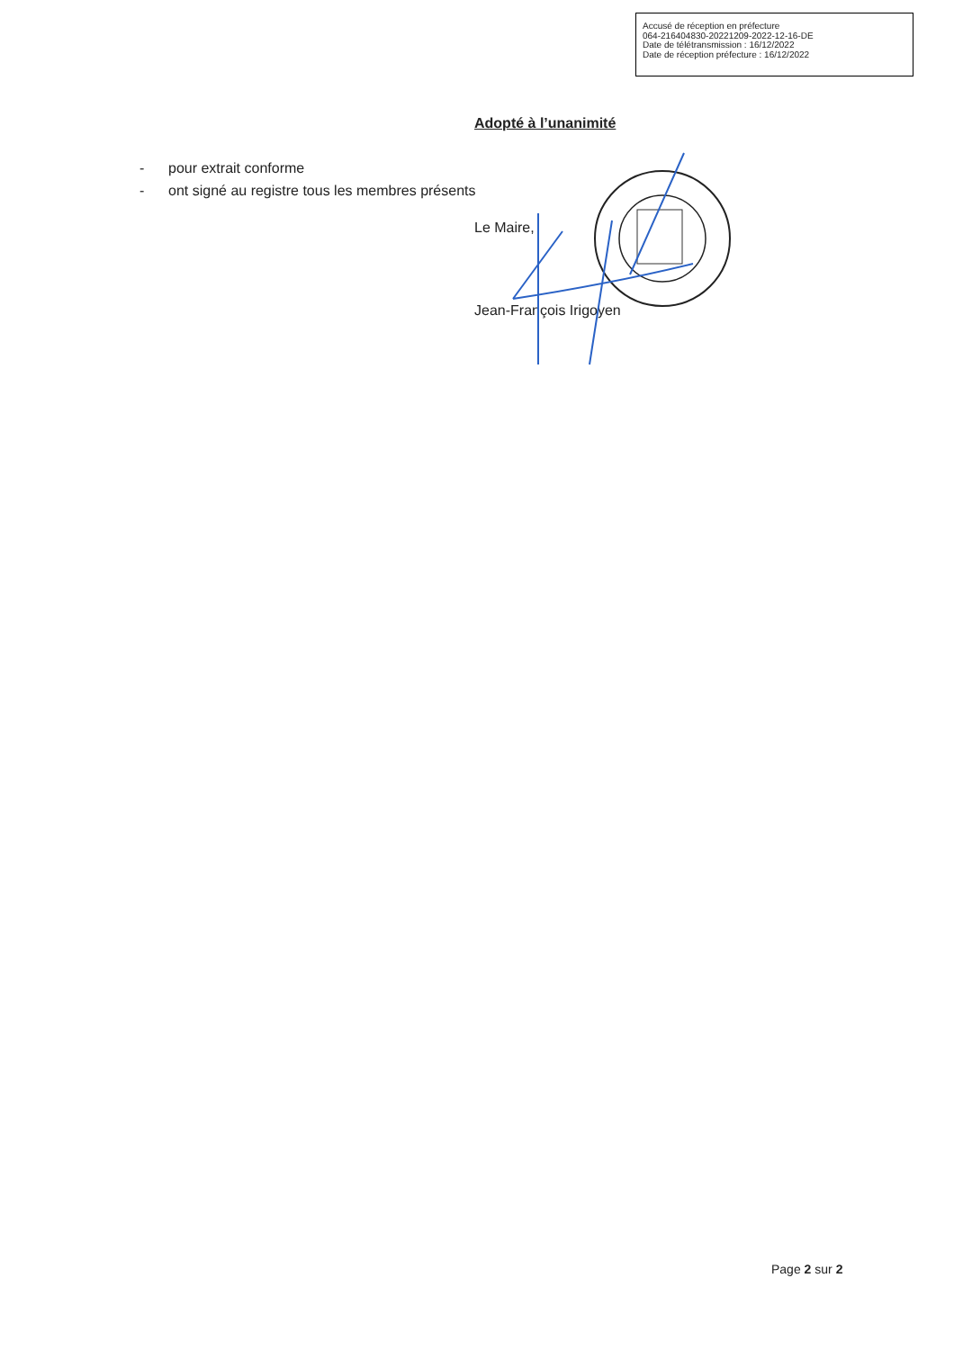Accusé de réception en préfecture
064-216404830-20221209-2022-12-16-DE
Date de télétransmission : 16/12/2022
Date de réception préfecture : 16/12/2022
Adopté à l’unanimité
- pour extrait conforme
- ont signé au registre tous les membres présents
Le Maire,
Jean-François Irigoyen
Page 2 sur 2